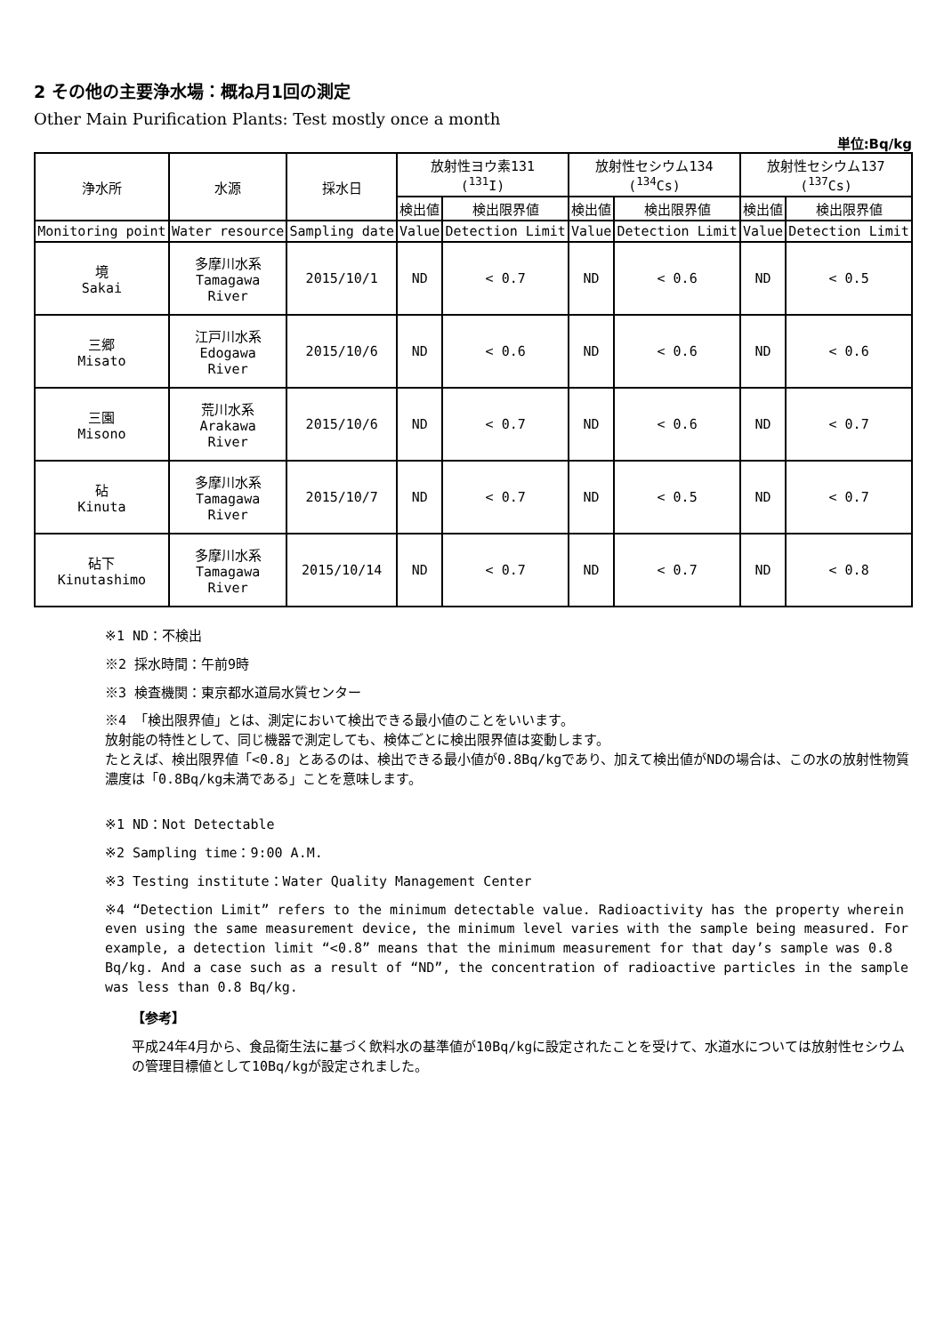2 その他の主要浄水場：概ね月1回の測定
Other Main Purification Plants: Test mostly once a month
単位:Bq/kg
| 浄水所 | 水源 | 採水日 | 放射性ヨウ素131 (<sup>131</sup>I) | | 放射性セシウム134 (<sup>134</sup>Cs) | | 放射性セシウム137 (<sup>137</sup>Cs) | |
| --- | --- | --- | --- | --- | --- | --- | --- | --- |
| | | | 検出値 | 検出限界値 | 検出値 | 検出限界値 | 検出値 | 検出限界値 |
| Monitoring point | Water resource | Sampling date | Value | Detection Limit | Value | Detection Limit | Value | Detection Limit |
| 境 Sakai | 多摩川水系 Tamagawa River | 2015/10/1 | ND | < 0.7 | ND | < 0.6 | ND | < 0.5 |
| 三郷 Misato | 江戸川水系 Edogawa River | 2015/10/6 | ND | < 0.6 | ND | < 0.6 | ND | < 0.6 |
| 三園 Misono | 荒川水系 Arakawa River | 2015/10/6 | ND | < 0.7 | ND | < 0.6 | ND | < 0.7 |
| 砧 Kinuta | 多摩川水系 Tamagawa River | 2015/10/7 | ND | < 0.7 | ND | < 0.5 | ND | < 0.7 |
| 砧下 Kinutashimo | 多摩川水系 Tamagawa River | 2015/10/14 | ND | < 0.7 | ND | < 0.7 | ND | < 0.8 |
※1 ND：不検出
※2 採水時間：午前9時
※3 検査機関：東京都水道局水質センター
※4 「検出限界値」とは、測定において検出できる最小値のことをいいます。
放射能の特性として、同じ機器で測定しても、検体ごとに検出限界値は変動します。
たとえば、検出限界値「<0.8」とあるのは、検出できる最小値が0.8Bq/kgであり、加えて検出値がNDの場合は、この水の放射性物質濃度は「0.8Bq/kg未満である」ことを意味します。
※1 ND：Not Detectable
※2 Sampling time：9:00 A.M.
※3 Testing institute：Water Quality Management Center
※4 “Detection Limit” refers to the minimum detectable value. Radioactivity has the property wherein even using the same measurement device, the minimum level varies with the sample being measured. For example, a detection limit “<0.8” means that the minimum measurement for that day’s sample was 0.8 Bq/kg. And a case such as a result of “ND”, the concentration of radioactive particles in the sample was less than 0.8 Bq/kg.
【参考】
平成24年4月から、食品衛生法に基づく飲料水の基準値が10Bq/kgに設定されたことを受けて、水道水については放射性セシウムの管理目標値として10Bq/kgが設定されました。